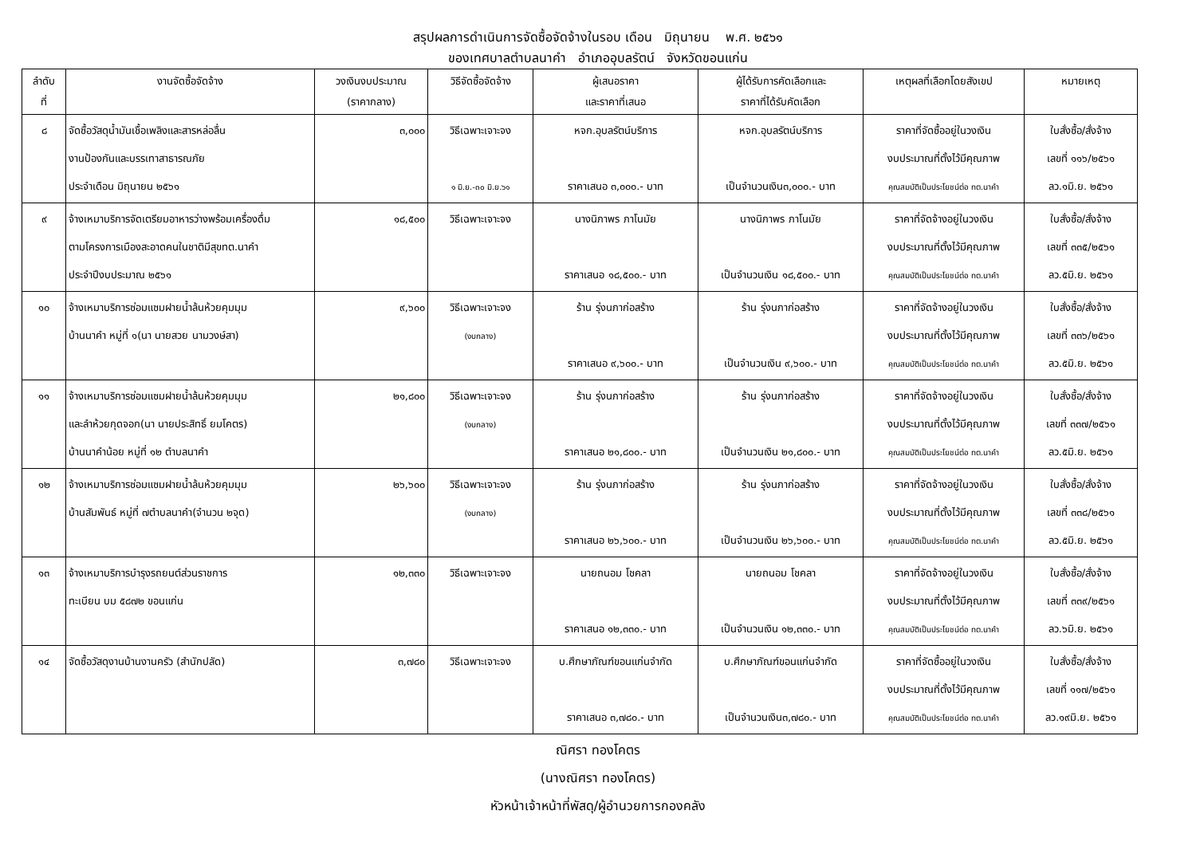สรุปผลการดำเนินการจัดซื้อจัดจ้างในรอบ เดือน มิถุนายน พ.ศ. ๒๕๖๑
ของเทศบาลตำบลนาคำ อำเภออุบลรัตน์ จังหวัดขอนแก่น
| ลำดับ ที่ | งานจัดซื้อจัดจ้าง | วงเงินงบประมาณ (ราคากลาง) | วิธีจัดซื้อจัดจ้าง | ผู้เสนอราคา และราคาที่เสนอ | ผู้ได้รับการคัดเลือกและ ราคาที่ได้รับคัดเลือก | เหตุผลที่เลือกโดยสังเขป | หมายเหตุ |
| --- | --- | --- | --- | --- | --- | --- | --- |
| ๘ | จัดซื้อวัสดุน้ำมันเชื้อเพลิงและสารหล่อลื่น งานป้องกันและบรรเทาสาธารณภัย ประจำเดือน มิถุนายน ๒๕๖๑ | ๓,๐๐๐ | วิธีเฉพาะเจาะจง ๑ มิ.ย.-๓๐ มิ.ย.๖๑ | หจก.อุบลรัตน์บริการ ราคาเสนอ ๓,๐๐๐.- บาท | หจก.อุบลรัตน์บริการ เป็นจำนวนเงิน๓,๐๐๐.- บาท | ราคาที่จัดซื้ออยู่ในวงเงิน งบประมาณที่ตั้งไว้มีคุณภาพ คุณสมบัติเป็นประโยชน์ต่อ ทต.นาคำ | ใบสั่งซื้อ/สั่งจ้าง เลขที่ ๑๑๖/๒๕๖๑ ลว.๑มิ.ย. ๒๕๖๑ |
| ๙ | จ้างเหมาบริการจัดเตรียมอาหารว่างพร้อมเครื่องดื่ม ตามโครงการเมืองสะอาดคนในชาติมีสุขทต.นาคำ ประจำปีงบประมาณ ๒๕๖๑ | ๑๘,๕๐๐ | วิธีเฉพาะเจาะจง | นางนิภาพร ภาโนมัย ราคาเสนอ ๑๘,๕๐๐.- บาท | นางนิภาพร ภาโนมัย เป็นจำนวนเงิน ๑๘,๕๐๐.- บาท | ราคาที่จัดจ้างอยู่ในวงเงิน งบประมาณที่ตั้งไว้มีคุณภาพ คุณสมบัติเป็นประโยชน์ต่อ ทต.นาคำ | ใบสั่งซื้อ/สั่งจ้าง เลขที่ ๓๓๕/๒๕๖๑ ลว.๕มิ.ย. ๒๕๖๑ |
| ๑๐ | จ้างเหมาบริการซ่อมแซมฝายน้ำล้นห้วยคุมมุม บ้านนาคำ หมู่ที่ ๑(นา นายสวย นามวงษ์สา) | ๙,๖๐๐ | วิธีเฉพาะเจาะจง (งบกลาง) | ร้าน รุ่งนภาก่อสร้าง ราคาเสนอ ๙,๖๐๐.- บาท | ร้าน รุ่งนภาก่อสร้าง เป็นจำนวนเงิน ๙,๖๐๐.- บาท | ราคาที่จัดจ้างอยู่ในวงเงิน งบประมาณที่ตั้งไว้มีคุณภาพ คุณสมบัติเป็นประโยชน์ต่อ ทต.นาคำ | ใบสั่งซื้อ/สั่งจ้าง เลขที่ ๓๓๖/๒๕๖๑ ลว.๕มิ.ย. ๒๕๖๑ |
| ๑๑ | จ้างเหมาบริการซ่อมแซมฝายน้ำล้นห้วยคุมมุม และลำห้วยกุดจอก(นา นายประสิทธิ์ ยมโคตร) บ้านนาคำน้อย หมู่ที่ ๑๒ ตำบลนาคำ | ๒๑,๘๐๐ | วิธีเฉพาะเจาะจง (งบกลาง) | ร้าน รุ่งนภาก่อสร้าง ราคาเสนอ ๒๑,๘๐๐.- บาท | ร้าน รุ่งนภาก่อสร้าง เป็นจำนวนเงิน ๒๑,๘๐๐.- บาท | ราคาที่จัดจ้างอยู่ในวงเงิน งบประมาณที่ตั้งไว้มีคุณภาพ คุณสมบัติเป็นประโยชน์ต่อ ทต.นาคำ | ใบสั่งซื้อ/สั่งจ้าง เลขที่ ๓๓๗/๒๕๖๑ ลว.๕มิ.ย. ๒๕๖๑ |
| ๑๒ | จ้างเหมาบริการซ่อมแซมฝายน้ำล้นห้วยคุมมุม บ้านสัมพันธ์ หมู่ที่ ๗ตำบลนาคำ(จำนวน ๒จุด) | ๒๖,๖๐๐ | วิธีเฉพาะเจาะจง (งบกลาง) | ร้าน รุ่งนภาก่อสร้าง ราคาเสนอ ๒๖,๖๐๐.- บาท | ร้าน รุ่งนภาก่อสร้าง เป็นจำนวนเงิน ๒๖,๖๐๐.- บาท | ราคาที่จัดจ้างอยู่ในวงเงิน งบประมาณที่ตั้งไว้มีคุณภาพ คุณสมบัติเป็นประโยชน์ต่อ ทต.นาคำ | ใบสั่งซื้อ/สั่งจ้าง เลขที่ ๓๓๘/๒๕๖๑ ลว.๕มิ.ย. ๒๕๖๑ |
| ๑๓ | จ้างเหมาบริการบำรุงรถยนต์ส่วนราชการ ทะเบียน บม ๕๘๗๒ ขอนแก่น | ๑๒,๓๓๐ | วิธีเฉพาะเจาะจง | นายถนอม โชคลา ราคาเสนอ ๑๒,๓๓๐.- บาท | นายถนอม โชคลา เป็นจำนวนเงิน ๑๒,๓๓๐.- บาท | ราคาที่จัดจ้างอยู่ในวงเงิน งบประมาณที่ตั้งไว้มีคุณภาพ คุณสมบัติเป็นประโยชน์ต่อ ทต.นาคำ | ใบสั่งซื้อ/สั่งจ้าง เลขที่ ๓๓๙/๒๕๖๑ ลว.๖มิ.ย. ๒๕๖๑ |
| ๑๔ | จัดซื้อวัสดุงานบ้านงานครัว (สำนักปลัด) | ๓,๗๘๐ | วิธีเฉพาะเจาะจง | บ.ศึกษาภัณฑ์ขอนแก่นจำกัด ราคาเสนอ ๓,๗๘๐.- บาท | บ.ศึกษาภัณฑ์ขอนแก่นจำกัด เป็นจำนวนเงิน๓,๗๘๐.- บาท | ราคาที่จัดซื้ออยู่ในวงเงิน งบประมาณที่ตั้งไว้มีคุณภาพ คุณสมบัติเป็นประโยชน์ต่อ ทต.นาคำ | ใบสั่งซื้อ/สั่งจ้าง เลขที่ ๑๑๗/๒๕๖๑ ลว.๑๙มิ.ย. ๒๕๖๑ |
ณิศรา ทองโคตร
(นางณิศรา ทองโคตร)
หัวหน้าเจ้าหน้าที่พัสดุ/ผู้อำนวยการกองคลัง